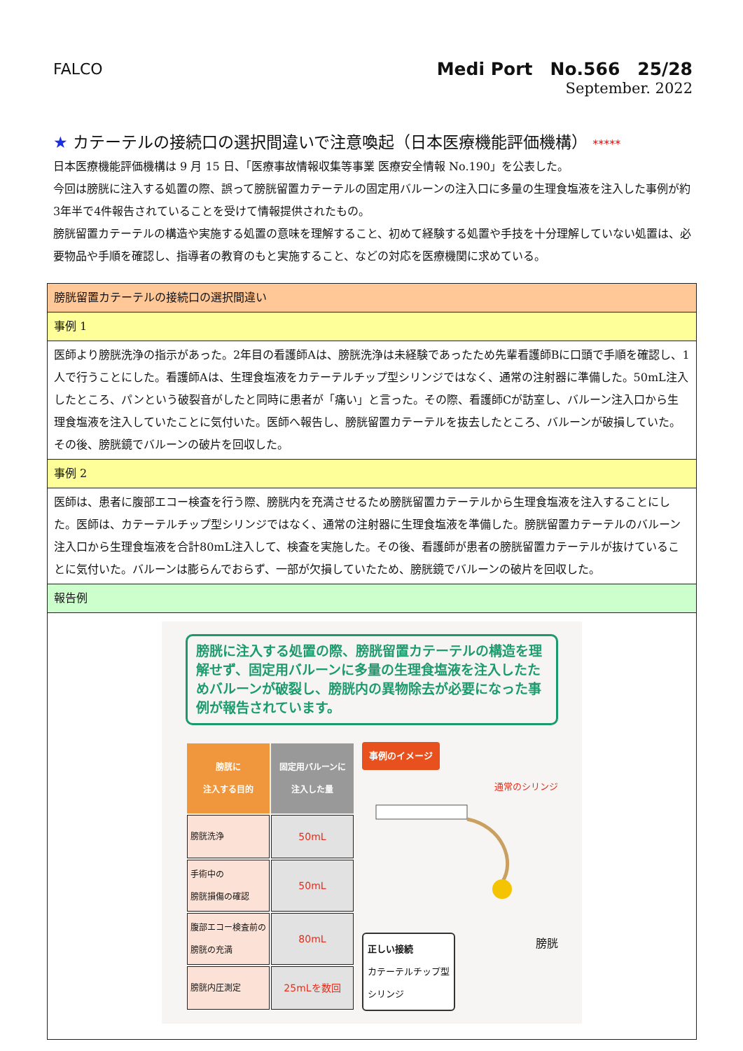FALCO
Medi Port　No.566　25/28
September. 2022
★ カテーテルの接続口の選択間違いで注意喚起（日本医療機能評価機構） *****
日本医療機能評価機構は 9 月 15 日、「医療事故情報収集等事業 医療安全情報 No.190」を公表した。
今回は膀胱に注入する処置の際、誤って膀胱留置カテーテルの固定用バルーンの注入口に多量の生理食塩液を注入した事例が約3年半で4件報告されていることを受けて情報提供されたもの。
膀胱留置カテーテルの構造や実施する処置の意味を理解すること、初めて経験する処置や手技を十分理解していない処置は、必要物品や手順を確認し、指導者の教育のもと実施すること、などの対応を医療機関に求めている。
| 膀胱留置カテーテルの接続口の選択間違い |
| 事例 1 |
| 医師より膀胱洗浄の指示があった。2年目の看護師Aは、膀胱洗浄は未経験であったため先輩看護師Bに口頭で手順を確認し、1人で行うことにした。看護師Aは、生理食塩液をカテーテルチップ型シリンジではなく、通常の注射器に準備した。50mL注入したところ、パンという破裂音がしたと同時に患者が「痛い」と言った。その際、看護師Cが訪室し、バルーン注入口から生理食塩液を注入していたことに気付いた。医師へ報告し、膀胱留置カテーテルを抜去したところ、バルーンが破損していた。その後、膀胱鏡でバルーンの破片を回収した。 |
| 事例 2 |
| 医師は、患者に腹部エコー検査を行う際、膀胱内を充満させるため膀胱留置カテーテルから生理食塩液を注入することにした。医師は、カテーテルチップ型シリンジではなく、通常の注射器に生理食塩液を準備した。膀胱留置カテーテルのバルーン注入口から生理食塩液を合計80mL注入して、検査を実施した。その後、看護師が患者の膀胱留置カテーテルが抜けていることに気付いた。バルーンは膨らんでおらず、一部が欠損していたため、膀胱鏡でバルーンの破片を回収した。 |
| 報告例 |
| 膀胱に注入する処置の際、膀胱留置カテーテルの構造を理解せず、固定用バルーンに多量の生理食塩液を注入したためバルーンが破裂し、膀胱内の異物除去が必要になった事例が報告されています。 / 膀胱に 注入する目的 / 固定用バルーンに 注入した量 / / --- / --- / / 膀胱洗浄 / 50mL / / 手術中の 膀胱損傷の確認 / 50mL / / 腹部エコー検査前の 膀胱の充満 / 80mL / / 膀胱内圧測定 / 25mLを数回 / 事例のイメージ 通常のシリンジ 正しい接続 カテーテルチップ型 シリンジ 膀胱 |